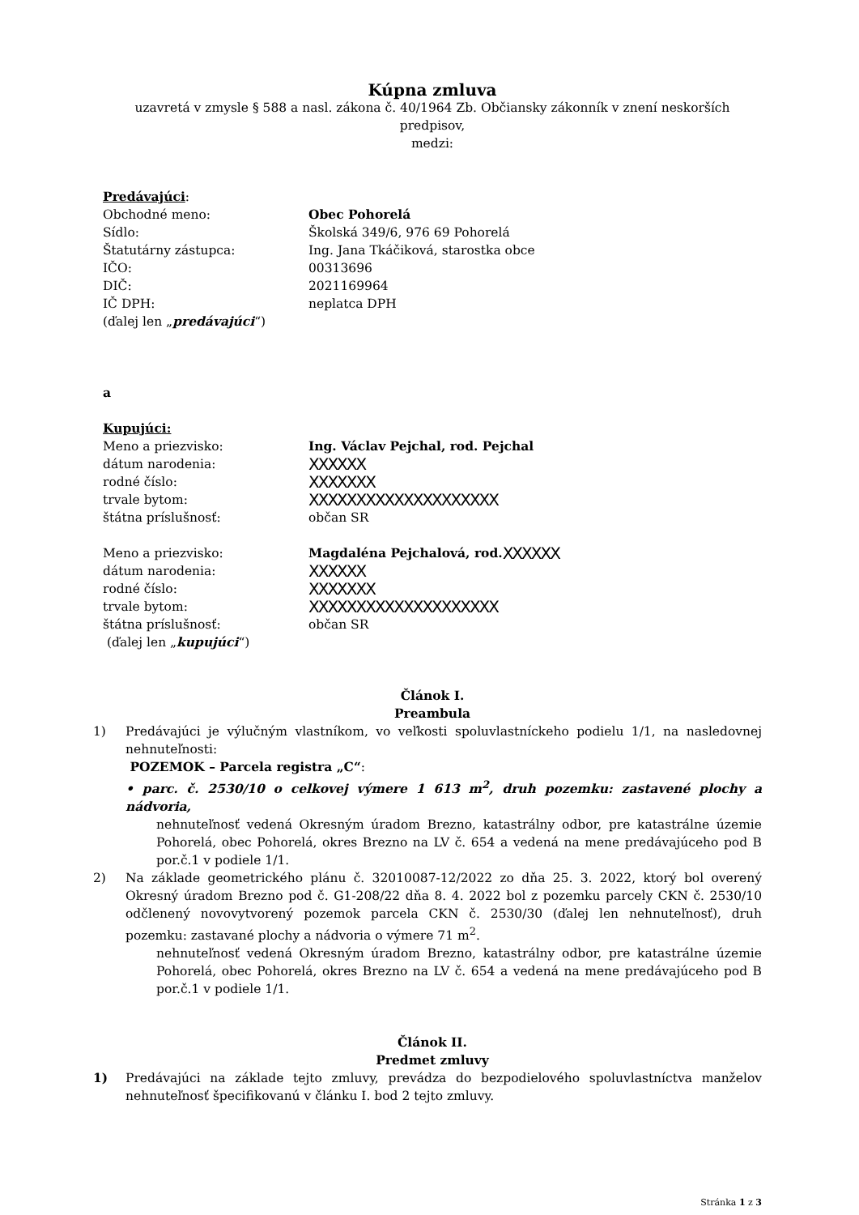Kúpna zmluva
uzavretá v zmysle § 588 a nasl. zákona č. 40/1964 Zb. Občiansky zákonník v znení neskorších predpisov,
medzi:
Predávajúci:
Obchodné meno: Obec Pohorelá
Sídlo: Školská 349/6, 976 69 Pohorelá
Štatutárny zástupca: Ing. Jana Tkáčiková, starostka obce
IČO: 00313696
DIČ: 2021169964
IČ DPH: neplatca DPH
(ďalej len „predávajúci“)
a
Kupujúci:
Meno a priezvisko: Ing. Václav Pejchal, rod. Pejchal
dátum narodenia: XXXXXX
rodné číslo: XXXXXXX
trvale bytom: XXXXXXXXXXXXXXXXXXXX
štátna príslušnosť: občan SR
Meno a priezvisko: Magdaléna Pejchalová, rod. XXXXXX
dátum narodenia: XXXXXX
rodné číslo: XXXXXXX
trvale bytom: XXXXXXXXXXXXXXXXXXXX
štátna príslušnosť: občan SR
(ďalej len „kupujúci“)
Článok I.
Preambula
1) Predávajúci je výlučným vlastníkom, vo veľkosti spoluvlastníckeho podielu 1/1, na nasledovnej nehnuteľnosti:
POZEMOK – Parcela registra „C“:
• parc. č. 2530/10 o celkovej výmere 1 613 m<sup>2</sup>, druh pozemku: zastavené plochy a nádvoria,
nehnuteľnosť vedená Okresným úradom Brezno, katastrálny odbor, pre katastrálne územie Pohorelá, obec Pohorelá, okres Brezno na LV č. 654 a vedená na mene predávajúceho pod B por.č.1 v podiele 1/1.
2) Na základe geometrického plánu č. 32010087-12/2022 zo dňa 25. 3. 2022, ktorý bol overený Okresný úradom Brezno pod č. G1-208/22 dňa 8. 4. 2022 bol z pozemku parcely CKN č. 2530/10 odčlenený novovytvorený pozemok parcela CKN č. 2530/30 (ďalej len nehnuteľnosť), druh pozemku: zastavané plochy a nádvoria o výmere 71 m<sup>2</sup>.
nehnuteľnosť vedená Okresným úradom Brezno, katastrálny odbor, pre katastrálne územie Pohorelá, obec Pohorelá, okres Brezno na LV č. 654 a vedená na mene predávajúceho pod B por.č.1 v podiele 1/1.
Článok II.
Predmet zmluvy
1) Predávajúci na základe tejto zmluvy, prevádza do bezpodielového spoluvlastníctva manželov nehnuteľnosť špecifikovanú v článku I. bod 2 tejto zmluvy.
Stránka 1 z 3